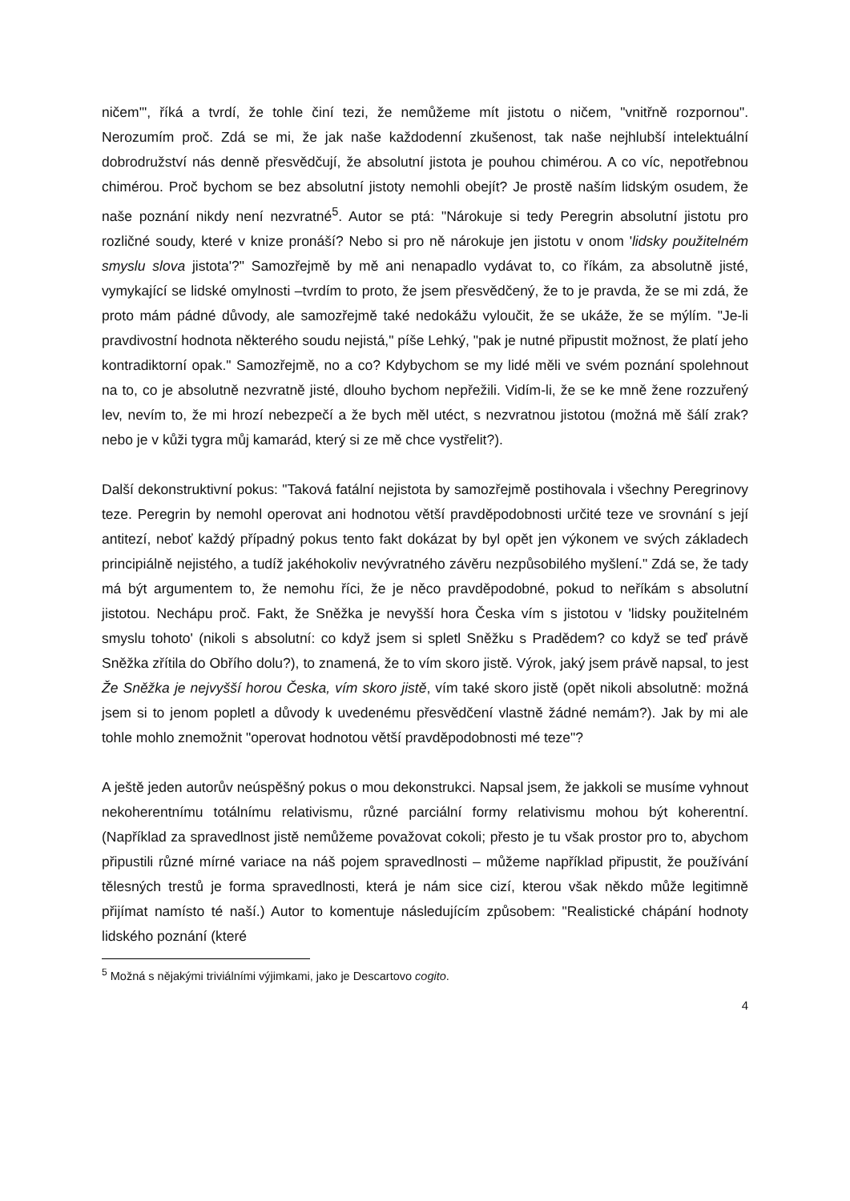ničem'", říká a tvrdí, že tohle činí tezi, že nemůžeme mít jistotu o ničem, "vnitřně rozpornou". Nerozumím proč. Zdá se mi, že jak naše každodenní zkušenost, tak naše nejhlubší intelektuální dobrodružství nás denně přesvědčují, že absolutní jistota je pouhou chimérou. A co víc, nepotřebnou chimérou. Proč bychom se bez absolutní jistoty nemohli obejít? Je prostě naším lidským osudem, že naše poznání nikdy není nezvratné<sup>5</sup>. Autor se ptá: "Nárokuje si tedy Peregrin absolutní jistotu pro rozličné soudy, které v knize pronáší? Nebo si pro ně nárokuje jen jistotu v onom 'lidsky použitelném smyslu slova jistota'?" Samozřejmě by mě ani nenapadlo vydávat to, co říkám, za absolutně jisté, vymykající se lidské omylnosti –tvrdím to proto, že jsem přesvědčený, že to je pravda, že se mi zdá, že proto mám pádné důvody, ale samozřejmě také nedokážu vyloučit, že se ukáže, že se mýlím. "Je-li pravdivostní hodnota některého soudu nejistá," píše Lehký, "pak je nutné připustit možnost, že platí jeho kontradiktorní opak." Samozřejmě, no a co? Kdybychom se my lidé měli ve svém poznání spolehnout na to, co je absolutně nezvratně jisté, dlouho bychom nepřežili. Vidím-li, že se ke mně žene rozzuřený lev, nevím to, že mi hrozí nebezpečí a že bych měl utéct, s nezvratnou jistotou (možná mě šálí zrak? nebo je v kůži tygra můj kamarád, který si ze mě chce vystřelit?).
Další dekonstruktivní pokus: "Taková fatální nejistota by samozřejmě postihovala i všechny Peregrinovy teze. Peregrin by nemohl operovat ani hodnotou větší pravděpodobnosti určité teze ve srovnání s její antitezí, neboť každý případný pokus tento fakt dokázat by byl opět jen výkonem ve svých základech principiálně nejistého, a tudíž jakéhokoliv nevývratného závěru nezpůsobilého myšlení." Zdá se, že tady má být argumentem to, že nemohu říci, že je něco pravděpodobné, pokud to neříkám s absolutní jistotou. Nechápu proč. Fakt, že Sněžka je nevyšší hora Česka vím s jistotou v 'lidsky použitelném smyslu tohoto' (nikoli s absolutní: co když jsem si spletl Sněžku s Pradědem? co když se teď právě Sněžka zřítila do Obřího dolu?), to znamená, že to vím skoro jistě. Výrok, jaký jsem právě napsal, to jest Že Sněžka je nejvyšší horou Česka, vím skoro jistě, vím také skoro jistě (opět nikoli absolutně: možná jsem si to jenom popletl a důvody k uvedenému přesvědčení vlastně žádné nemám?). Jak by mi ale tohle mohlo znemožnit "operovat hodnotou větší pravděpodobnosti mé teze"?
A ještě jeden autorův neúspěšný pokus o mou dekonstrukci. Napsal jsem, že jakkoli se musíme vyhnout nekoherentnímu totálnímu relativismu, různé parciální formy relativismu mohou být koherentní. (Například za spravedlnost jistě nemůžeme považovat cokoli; přesto je tu však prostor pro to, abychom připustili různé mírné variace na náš pojem spravedlnosti – můžeme například připustit, že používání tělesných trestů je forma spravedlnosti, která je nám sice cizí, kterou však někdo může legitimně přijímat namísto té naší.) Autor to komentuje následujícím způsobem: "Realistické chápání hodnoty lidského poznání (které
<sup>5</sup> Možná s nějakými triviálními výjimkami, jako je Descartovo cogito.
4